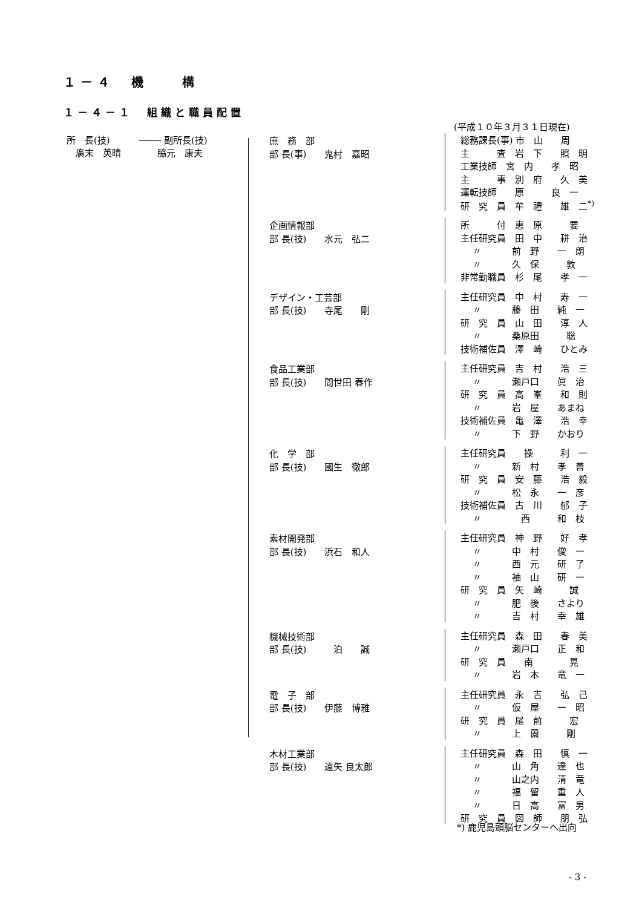１－４　機　　構
１－４－１　組織と職員配置
(平成１０年３月３１日現在)
所　長(技)
　廣末　英晴
──── 副所長(技)
　　脇元　康夫
庶　務　部
部 長(事)　　鬼村　嘉昭
総務課長(事) 市　山　　周
主　　　査　岩　下　　照　明
工業技師　宮　内　　孝　昭
主　　　事　別　府　　久　美
運転技師　　原　　　良　一
研　究　員　牟　禮　　雄　二<sup>*)</sup>
企画情報部
部 長(技)　　水元　弘二
所　　　付　恵　原　　　要
主任研究員　田　中　　耕　治
　 〃 　　　前　野　　一　朗
　 〃 　　　久　保　　　敦
非常勤職員　杉　尾　　孝　一
デザイン・工芸部
部 長(技)　　寺尾　　剛
主任研究員　中　村　　寿　一
　 〃 　　　藤　田　　純　一
研　究　員　山　田　　淳　人
　 〃 　　　桑原田　　　聡
技術補佐員　澤　崎　　ひとみ
食品工業部
部 長(技)　　間世田 春作
主任研究員　吉　村　　浩　三
　 〃 　　　瀬戸口　　眞　治
研　究　員　高　峯　　和　則
　 〃 　　　岩　屋　　あまね
技術補佐員　亀　澤　　浩　幸
　 〃 　　　下　野　　かおり
化　学　部
部 長(技)　　國生　徹郎
主任研究員　　操　　　利　一
　 〃 　　　新　村　　孝　善
研　究　員　安　藤　　浩　毅
　 〃 　　　松　永　　一　彦
技術補佐員　古　川　　郁　子
　 〃 　　　　西　　　和　枝
素材開発部
部 長(技)　　浜石　和人
主任研究員　神　野　　好　孝
　 〃 　　　中　村　　俊　一
　 〃 　　　西　元　　研　了
　 〃 　　　袖　山　　研　一
研　究　員　矢　崎　　　誠
　 〃 　　　肥　後　　さより
　 〃 　　　吉　村　　幸　雄
機械技術部
部 長(技)　　　泊　　誠
主任研究員　森　田　　春　美
　 〃 　　　瀬戸口　　正　和
研　究　員　　南　　　　晃
　 〃 　　　岩　本　　竜　一
電　子　部
部 長(技)　　伊藤　博雅
主任研究員　永　吉　　弘　己
　 〃 　　　仮　屋　　一　昭
研　究　員　尾　前　　　宏
　 〃 　　　上　薗　　　剛
木材工業部
部 長(技)　　遠矢 良太郎
主任研究員　森　田　　慎　一
　 〃 　　　山　角　　達　也
　 〃 　　　山之内　　清　竜
　 〃 　　　福　留　　重　人
　 〃 　　　日　高　　富　男
研　究　員　図　師　　朋　弘
*) 鹿児島頭脳センターへ出向
- 3 -